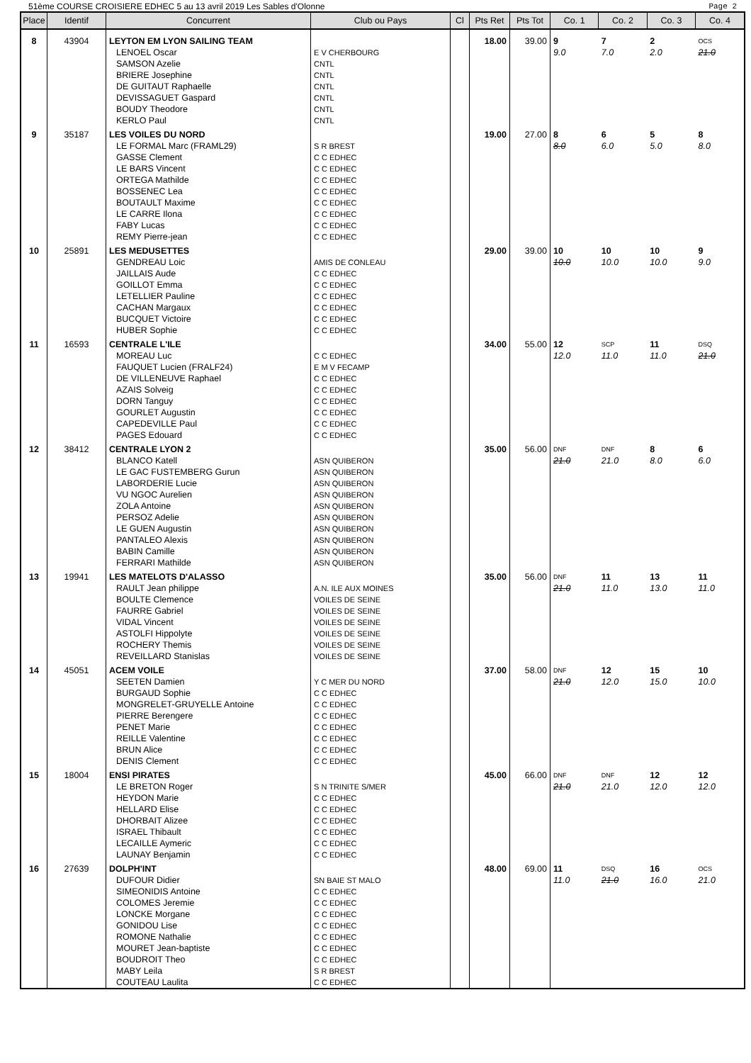51ème COURSE CROISIERE EDHEC 5 au 13 avril 2019 Les Sables d'Olonne Page 2
| Place | Identif | Concurrent | Club ou Pays | Cl | Pts Ret | Pts Tot | Co. 1 | Co. 2 | Co. 3 | Co. 4 |
| --- | --- | --- | --- | --- | --- | --- | --- | --- | --- | --- |
| 8 | 43904 | LEYTON EM LYON SAILING TEAM | | | 18.00 | 39.00 | 9 | 7 | 2 | OCS |
| | | LENOEL Oscar | E V CHERBOURG | | | | 9.0 | 7.0 | 2.0 | 21.0 |
| | | SAMSON Azelie | CNTL | | | | | | | |
| | | BRIERE Josephine | CNTL | | | | | | | |
| | | DE GUITAUT Raphaelle | CNTL | | | | | | | |
| | | DEVISSAGUET Gaspard | CNTL | | | | | | | |
| | | BOUDY Theodore | CNTL | | | | | | | |
| | | KERLO Paul | CNTL | | | | | | | |
| 9 | 35187 | LES VOILES DU NORD | | | 19.00 | 27.00 | 8 | 6 | 5 | 8 |
| | | LE FORMAL Marc (FRAML29) | S R BREST | | | | 8.0 | 6.0 | 5.0 | 8.0 |
| | | GASSE Clement | C C EDHEC | | | | | | | |
| | | LE BARS Vincent | C C EDHEC | | | | | | | |
| | | ORTEGA Mathilde | C C EDHEC | | | | | | | |
| | | BOSSENEC Lea | C C EDHEC | | | | | | | |
| | | BOUTAULT Maxime | C C EDHEC | | | | | | | |
| | | LE CARRE Ilona | C C EDHEC | | | | | | | |
| | | FABY Lucas | C C EDHEC | | | | | | | |
| | | REMY Pierre-jean | C C EDHEC | | | | | | | |
| 10 | 25891 | LES MEDUSETTES | | | 29.00 | 39.00 | 10 | 10 | 10 | 9 |
| | | GENDREAU Loic | AMIS DE CONLEAU | | | | 10.0 | 10.0 | 10.0 | 9.0 |
| | | JAILLAIS Aude | C C EDHEC | | | | | | | |
| | | GOILLOT Emma | C C EDHEC | | | | | | | |
| | | LETELLIER Pauline | C C EDHEC | | | | | | | |
| | | CACHAN Margaux | C C EDHEC | | | | | | | |
| | | BUCQUET Victoire | C C EDHEC | | | | | | | |
| | | HUBER Sophie | C C EDHEC | | | | | | | |
| 11 | 16593 | CENTRALE L'ILE | | | 34.00 | 55.00 | 12 | SCP | 11 | DSQ |
| | | MOREAU Luc | C C EDHEC | | | | 12.0 | 11.0 | 11.0 | 21.0 |
| | | FAUQUET Lucien (FRALF24) | E M V FECAMP | | | | | | | |
| | | DE VILLENEUVE Raphael | C C EDHEC | | | | | | | |
| | | AZAIS Solveig | C C EDHEC | | | | | | | |
| | | DORN Tanguy | C C EDHEC | | | | | | | |
| | | GOURLET Augustin | C C EDHEC | | | | | | | |
| | | CAPEDEVILLE Paul | C C EDHEC | | | | | | | |
| | | PAGES Edouard | C C EDHEC | | | | | | | |
| 12 | 38412 | CENTRALE LYON 2 | | | 35.00 | 56.00 | DNF | DNF | 8 | 6 |
| | | BLANCO Katell | ASN QUIBERON | | | | 21.0 | 21.0 | 8.0 | 6.0 |
| | | LE GAC FUSTEMBERG Gurun | ASN QUIBERON | | | | | | | |
| | | LABORDERIE Lucie | ASN QUIBERON | | | | | | | |
| | | VU NGOC Aurelien | ASN QUIBERON | | | | | | | |
| | | ZOLA Antoine | ASN QUIBERON | | | | | | | |
| | | PERSOZ Adelie | ASN QUIBERON | | | | | | | |
| | | LE GUEN Augustin | ASN QUIBERON | | | | | | | |
| | | PANTALEO Alexis | ASN QUIBERON | | | | | | | |
| | | BABIN Camille | ASN QUIBERON | | | | | | | |
| | | FERRARI Mathilde | ASN QUIBERON | | | | | | | |
| 13 | 19941 | LES MATELOTS D'ALASSO | | | 35.00 | 56.00 | DNF | 11 | 13 | 11 |
| | | RAULT Jean philippe | A.N. ILE AUX MOINES | | | | 21.0 | 11.0 | 13.0 | 11.0 |
| | | BOULTE Clemence | VOILES DE SEINE | | | | | | | |
| | | FAURRE Gabriel | VOILES DE SEINE | | | | | | | |
| | | VIDAL Vincent | VOILES DE SEINE | | | | | | | |
| | | ASTOLFI Hippolyte | VOILES DE SEINE | | | | | | | |
| | | ROCHERY Themis | VOILES DE SEINE | | | | | | | |
| | | REVEILLARD Stanislas | VOILES DE SEINE | | | | | | | |
| 14 | 45051 | ACEM VOILE | | | 37.00 | 58.00 | DNF | 12 | 15 | 10 |
| | | SEETEN Damien | Y C MER DU NORD | | | | 21.0 | 12.0 | 15.0 | 10.0 |
| | | BURGAUD Sophie | C C EDHEC | | | | | | | |
| | | MONGRELET-GRUYELLE Antoine | C C EDHEC | | | | | | | |
| | | PIERRE Berengere | C C EDHEC | | | | | | | |
| | | PENET Marie | C C EDHEC | | | | | | | |
| | | REILLE Valentine | C C EDHEC | | | | | | | |
| | | BRUN Alice | C C EDHEC | | | | | | | |
| | | DENIS Clement | C C EDHEC | | | | | | | |
| 15 | 18004 | ENSI PIRATES | | | 45.00 | 66.00 | DNF | DNF | 12 | 12 |
| | | LE BRETON Roger | S N TRINITE S/MER | | | | 21.0 | 21.0 | 12.0 | 12.0 |
| | | HEYDON Marie | C C EDHEC | | | | | | | |
| | | HELLARD Elise | C C EDHEC | | | | | | | |
| | | DHORBAIT Alizee | C C EDHEC | | | | | | | |
| | | ISRAEL Thibault | C C EDHEC | | | | | | | |
| | | LECAILLE Aymeric | C C EDHEC | | | | | | | |
| | | LAUNAY Benjamin | C C EDHEC | | | | | | | |
| 16 | 27639 | DOLPH'INT | | | 48.00 | 69.00 | 11 | DSQ | 16 | OCS |
| | | DUFOUR Didier | SN BAIE ST MALO | | | | 11.0 | 21.0 | 16.0 | 21.0 |
| | | SIMEONIDIS Antoine | C C EDHEC | | | | | | | |
| | | COLOMES Jeremie | C C EDHEC | | | | | | | |
| | | LONCKE Morgane | C C EDHEC | | | | | | | |
| | | GONIDOU Lise | C C EDHEC | | | | | | | |
| | | ROMONE Nathalie | C C EDHEC | | | | | | | |
| | | MOURET Jean-baptiste | C C EDHEC | | | | | | | |
| | | BOUDROIT Theo | C C EDHEC | | | | | | | |
| | | MABY Leila | S R BREST | | | | | | | |
| | | COUTEAU Laulita | C C EDHEC | | | | | | | |